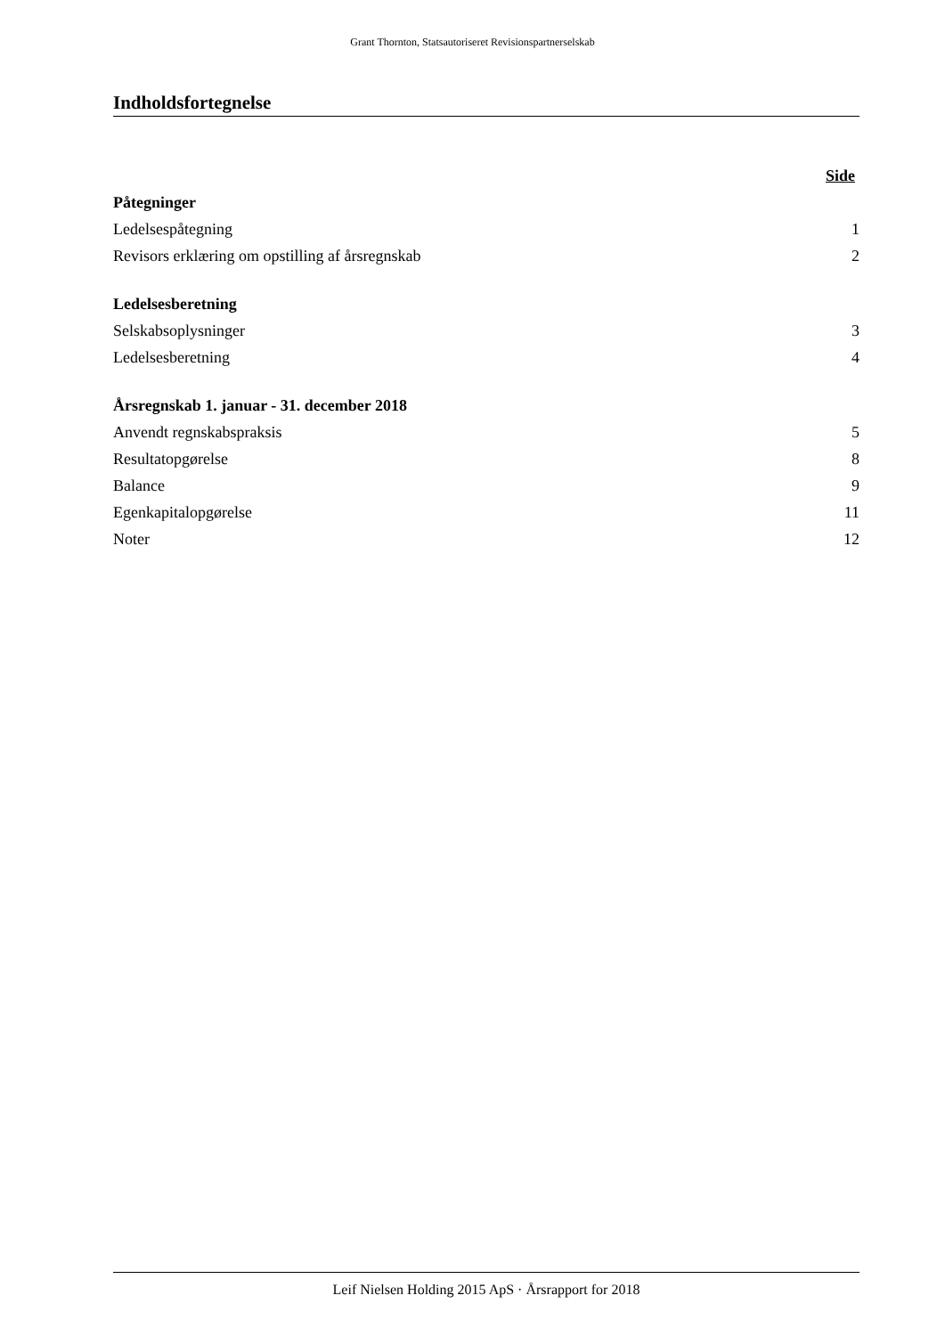Grant Thornton, Statsautoriseret Revisionspartnerselskab
Indholdsfortegnelse
| | Side |
| Påtegninger | |
| Ledelsespåtegning | 1 |
| Revisors erklæring om opstilling af årsregnskab | 2 |
| Ledelsesberetning | |
| Selskabsoplysninger | 3 |
| Ledelsesberetning | 4 |
| Årsregnskab 1. januar - 31. december 2018 | |
| Anvendt regnskabspraksis | 5 |
| Resultatopgørelse | 8 |
| Balance | 9 |
| Egenkapitalopgørelse | 11 |
| Noter | 12 |
Leif Nielsen Holding 2015 ApS · Årsrapport for 2018